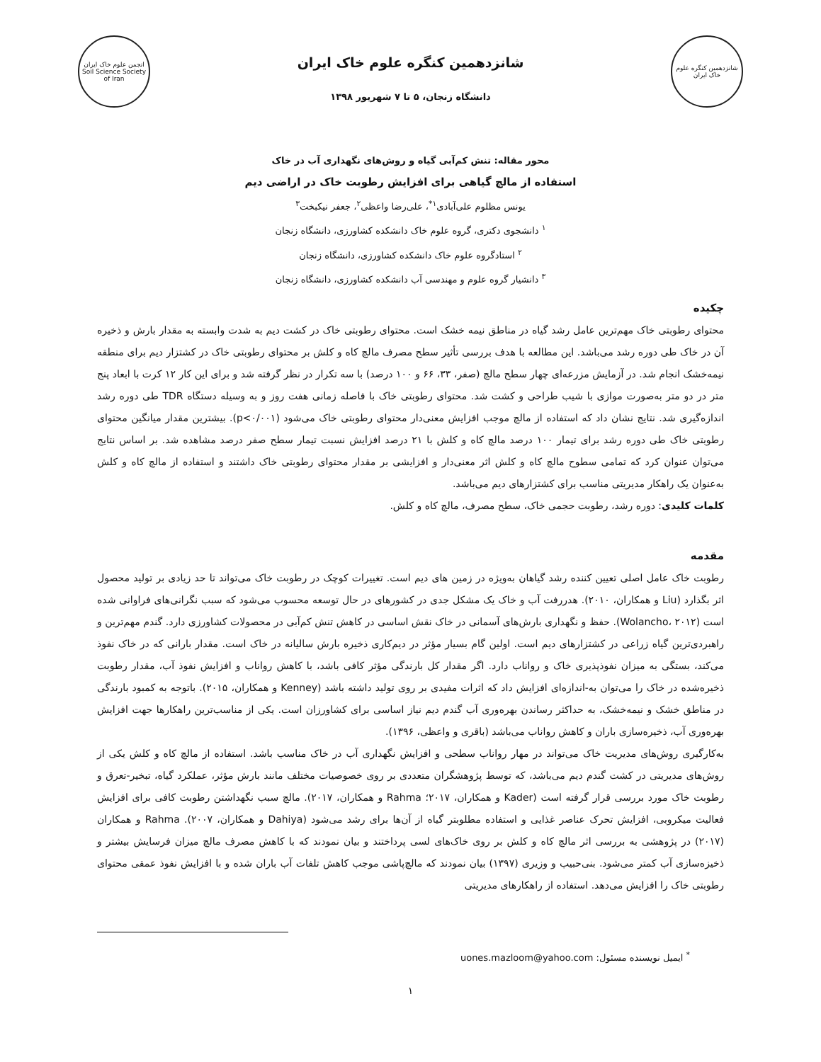شانزدهمین کنگره علوم خاک ایران
شانزدهمین کنگره علوم خاک ایران
دانشگاه زنجان، ۵ تا ۷ شهریور ۱۳۹۸
انجمن علوم خاک ایران
Soil Science Society of Iran
محور مقاله: تنش کم‌آبی گیاه و روش‌های نگهداری آب در خاک
استفاده از مالچ گیاهی برای افزایش رطوبت خاک در اراضی دیم
یونس مظلوم علی‌آبادی<sup>۱*</sup>، علی‌رضا واعظی<sup>۲</sup>، جعفر نیکبخت<sup>۳</sup>
<sup>۱</sup> دانشجوی دکتری، گروه علوم خاک دانشکده کشاورزی، دانشگاه زنجان
<sup>۲</sup> استادگروه علوم خاک دانشکده کشاورزی، دانشگاه زنجان
<sup>۳</sup> دانشیار گروه علوم و مهندسی آب دانشکده کشاورزی، دانشگاه زنجان
چکیده
محتوای رطوبتی خاک مهم‌ترین عامل رشد گیاه در مناطق نیمه خشک است. محتوای رطوبتی خاک در کشت دیم به شدت وابسته به مقدار بارش و ذخیره آن در خاک طی دوره رشد می‌باشد. این مطالعه با هدف بررسی تأثیر سطح مصرف مالچ کاه و کلش بر محتوای رطوبتی خاک در کشتزار دیم برای منطقه نیمه‌خشک انجام شد. در آزمایش مزرعه‌ای چهار سطح مالچ (صفر، ۳۳، ۶۶ و ۱۰۰ درصد) با سه تکرار در نظر گرفته شد و برای این کار ۱۲ کرت با ابعاد پنج متر در دو متر به‌صورت موازی با شیب طراحی و کشت شد. محتوای رطوبتی خاک با فاصله زمانی هفت روز و به وسیله دستگاه TDR طی دوره رشد اندازه‌گیری شد. نتایج نشان داد که استفاده از مالچ موجب افزایش معنی‌دار محتوای رطوبتی خاک می‌شود (p<۰/۰۰۱). بیشترین مقدار میانگین محتوای رطوبتی خاک طی دوره رشد برای تیمار ۱۰۰ درصد مالچ کاه و کلش با ۲۱ درصد افزایش نسبت تیمار سطح صفر درصد مشاهده شد. بر اساس نتایج می‌توان عنوان کرد که تمامی سطوح مالچ کاه و کلش اثر معنی‌دار و افزایشی بر مقدار محتوای رطوبتی خاک داشتند و استفاده از مالچ کاه و کلش به‌عنوان یک راهکار مدیریتی مناسب برای کشتزارهای دیم می‌باشد.
کلمات کلیدی: دوره رشد، رطوبت حجمی خاک، سطح مصرف، مالچ کاه و کلش.
مقدمه
رطوبت خاک عامل اصلی تعیین کننده رشد گیاهان به‌ویژه در زمین های دیم است. تغییرات کوچک در رطوبت خاک می‌تواند تا حد زیادی بر تولید محصول اثر بگذارد (Liu و همکاران، ۲۰۱۰). هدررفت آب و خاک یک مشکل جدی در کشورهای در حال توسعه محسوب می‌شود که سبب نگرانی‌های فراوانی شده است (Wolancho، ۲۰۱۲). حفظ و نگهداری بارش‌های آسمانی در خاک نقش اساسی در کاهش تنش کم‌آبی در محصولات کشاورزی دارد. گندم مهم‌ترین و راهبردی‌ترین گیاه زراعی در کشتزارهای دیم است. اولین گام بسیار مؤثر در دیم‌کاری ذخیره بارش سالیانه در خاک است. مقدار بارانی که در خاک نفوذ می‌کند، بستگی به میزان نفوذپذیری خاک و رواناب دارد. اگر مقدار کل بارندگی مؤثر کافی باشد، با کاهش رواناب و افزایش نفوذ آب، مقدار رطوبت ذخیره‌شده در خاک را می‌توان به-اندازه‌ای افزایش داد که اثرات مفیدی بر روی تولید داشته باشد (Kenney و همکاران، ۲۰۱۵). باتوجه به کمبود بارندگی در مناطق خشک و نیمه‌خشک، به حداکثر رساندن بهره‌وری آب گندم دیم نیاز اساسی برای کشاورزان است. یکی از مناسب‌ترین راهکارها جهت افزایش بهره‌وری آب، ذخیره‌سازی باران و کاهش رواناب می‌باشد (باقری و واعظی، ۱۳۹۶).
به‌کارگیری روش‌های مدیریت خاک می‌تواند در مهار رواناب سطحی و افزایش نگهداری آب در خاک مناسب باشد. استفاده از مالچ کاه و کلش یکی از روش‌های مدیریتی در کشت گندم دیم می‌باشد، که توسط پژوهشگران متعددی بر روی خصوصیات مختلف مانند بارش مؤثر، عملکرد گیاه، تبخیر-تعرق و رطوبت خاک مورد بررسی قرار گرفته است (Kader و همکاران، ۲۰۱۷؛ Rahma و همکاران، ۲۰۱۷). مالچ سبب نگهداشتن رطوبت کافی برای افزایش فعالیت میکروبی، افزایش تحرک عناصر غذایی و استفاده مطلوبتر گیاه از آن‌ها برای رشد می‌شود (Dahiya و همکاران، ۲۰۰۷). Rahma و همکاران (۲۰۱۷) در پژوهشی به بررسی اثر مالچ کاه و کلش بر روی خاک‌های لسی پرداختند و بیان نمودند که با کاهش مصرف مالچ میزان فرسایش بیشتر و ذخیزه‌سازی آب کمتر می‌شود. بنی‌حبیب و وزیری (۱۳۹۷) بیان نمودند که مالچ‌پاشی موجب کاهش تلفات آب باران شده و با افزایش نفوذ عمقی محتوای رطوبتی خاک را افزایش می‌دهد. استفاده از راهکارهای مدیریتی
<sup>*</sup> ایمیل نویسنده مسئول: uones.mazloom@yahoo.com
۱